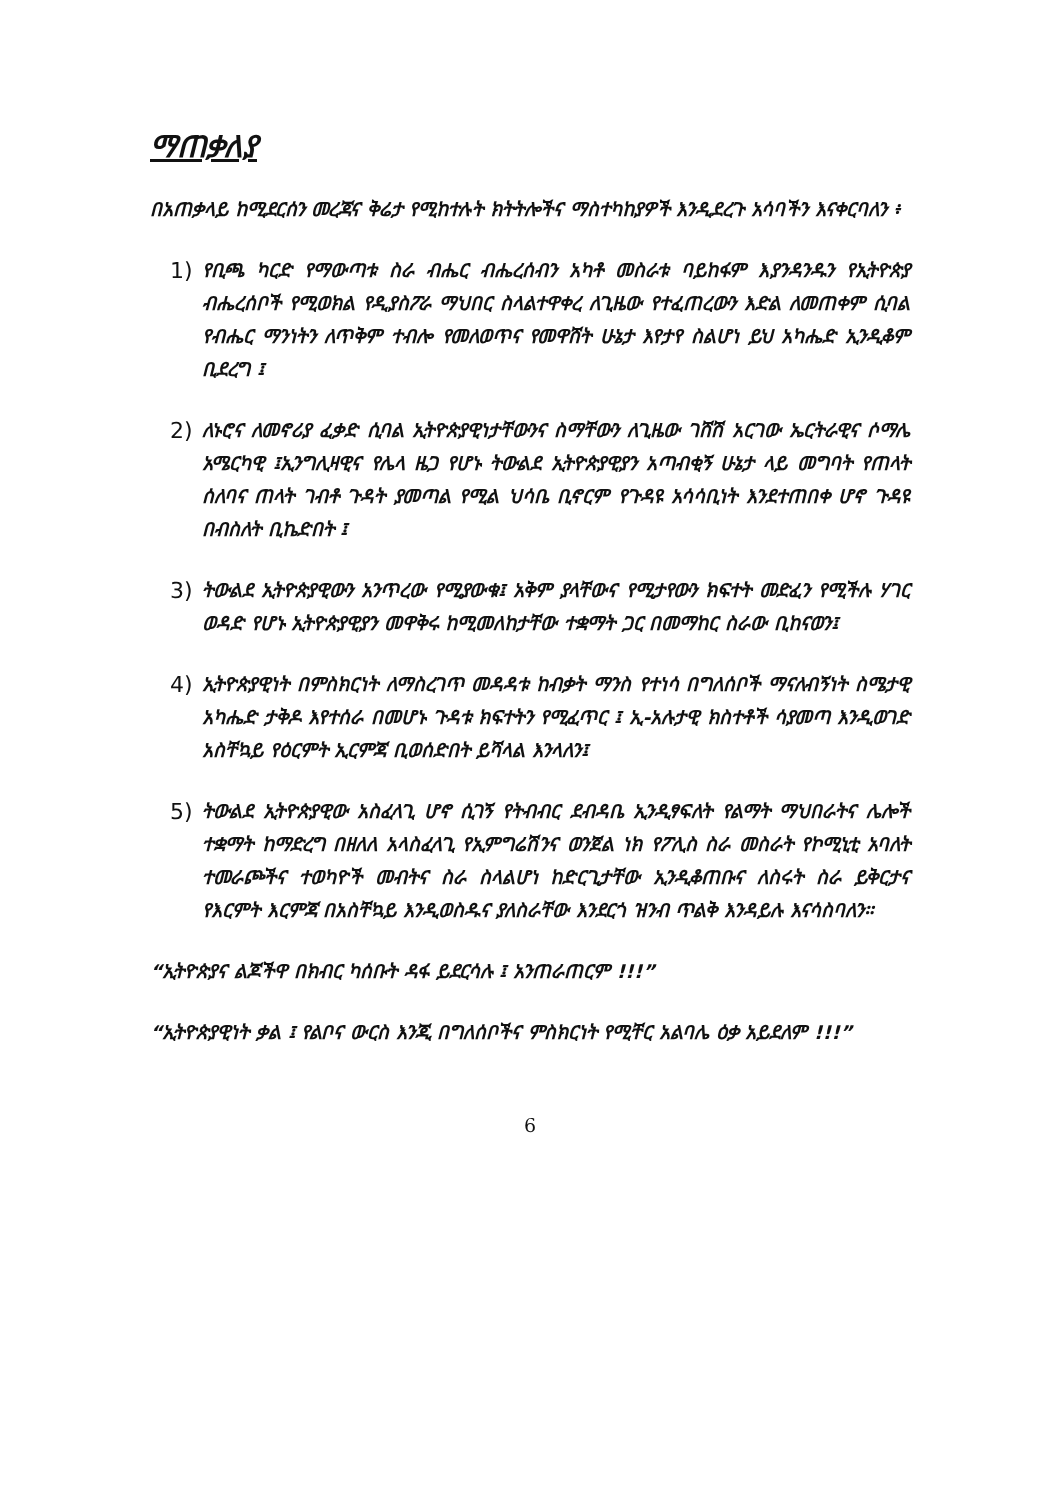ማጠቃለያ
በአጠቃላይ ከሚደርሰን መረጃና ቅሬታ የሚከተሉት ክትትሎችና ማስተካከያዎች እንዲደረጉ አሳባችን እናቀርባለን ፥
1) የቢጫ ካርድ የማውጣቱ ስራ ብሔር ብሔረሰብን አካቶ መስራቱ ባይከፋም እያንዳንዱን የኢትዮጵያ ብሔረሰቦች የሚወክል የዲያስፖራ ማህበር ስላልተዋቀረ ለጊዜው የተፈጠረውን እድል ለመጠቀም ሲባል የብሔር ማንነትን ለጥቅም ተብሎ የመለወጥና የመዋሸት ሁኔታ እየታየ ስልሆነ ይህ አካሔድ ኢንዲቆም ቢደረግ ፤
2) ለኑሮና ለመኖሪያ ፈቃድ ሲባል ኢትዮጵያዊነታቸውንና ስማቸውን ለጊዜው ገሸሽ አርገው ኤርትራዊና ሶማሌ አሜርካዊ ፤ኢንግሊዛዊና የሌላ ዜጋ የሆኑ ትውልደ ኢትዮጵያዊያን አጣብቂኝ ሁኔታ ላይ መግባት የጠላት ሰለባና ጠላት ገብቶ ጉዳት ያመጣል የሚል ህሳቤ ቢኖርም የጉዳዩ አሳሳቢነት እንደተጠበቀ ሆኖ ጉዳዩ በብስለት ቢኬድበት ፤
3) ትውልደ ኢትዮጵያዊውን አንጥረው የሚያውቁ፤ አቅም ያላቸውና የሚታየውን ክፍተት መድፈን የሚችሉ ሃገር ወዳድ የሆኑ ኢትዮጵያዊያን መዋቅሩ ከሚመለከታቸው ተቋማት ጋር በመማከር ስራው ቢከናወን፤
4) ኢትዮጵያዊነት በምስክርነት ለማስረገጥ መዳዳቱ ከብቃት ማንስ የተነሳ በግለሰቦች ማናለብኝነት ስሜታዊ አካሔድ ታቅዶ እየተሰራ በመሆኑ ጉዳቱ ክፍተትን የሚፈጥር ፤ ኢ-አሉታዊ ክስተቶች ሳያመጣ እንዲወገድ አስቸኳይ የዕርምት ኢርምጃ ቢወሰድበት ይሻላል እንላለን፤
5) ትውልደ ኢትዮጵያዊው አስፈላጊ ሆኖ ሲገኝ የትብብር ደብዳቤ ኢንዲፃፍለት የልማት ማህበራትና ሌሎች ተቋማት ከማድረግ በዘለለ አላስፈላጊ የኢምግሬሽንና ወንጀል ነክ የፖሊስ ስራ መስራት የኮሚኒቲ አባለት ተመራጮችና ተወካዮች መብትና ስራ ስላልሆነ ከድርጊታቸው ኢንዲቆጠቡና ለስሩት ስራ ይቅርታና የእርምት እርምጃ በአስቸኳይ እንዲወስዱና ያለስራቸው እንደርጎ ዝንብ ጥልቅ እንዳይሉ እናሳስባለን።
“ኢትዮጵያና ልጆችዋ በክብር ካሰቡት ዳፋ ይደርሳሉ ፤ አንጠራጠርም !!!”
“ኢትዮጵያዊነት ቃል ፤ የልቦና ውርስ እንጂ በግለሰቦችና ምስክርነት የሚቸር አልባሌ ዕቃ አይደለም !!!”
6